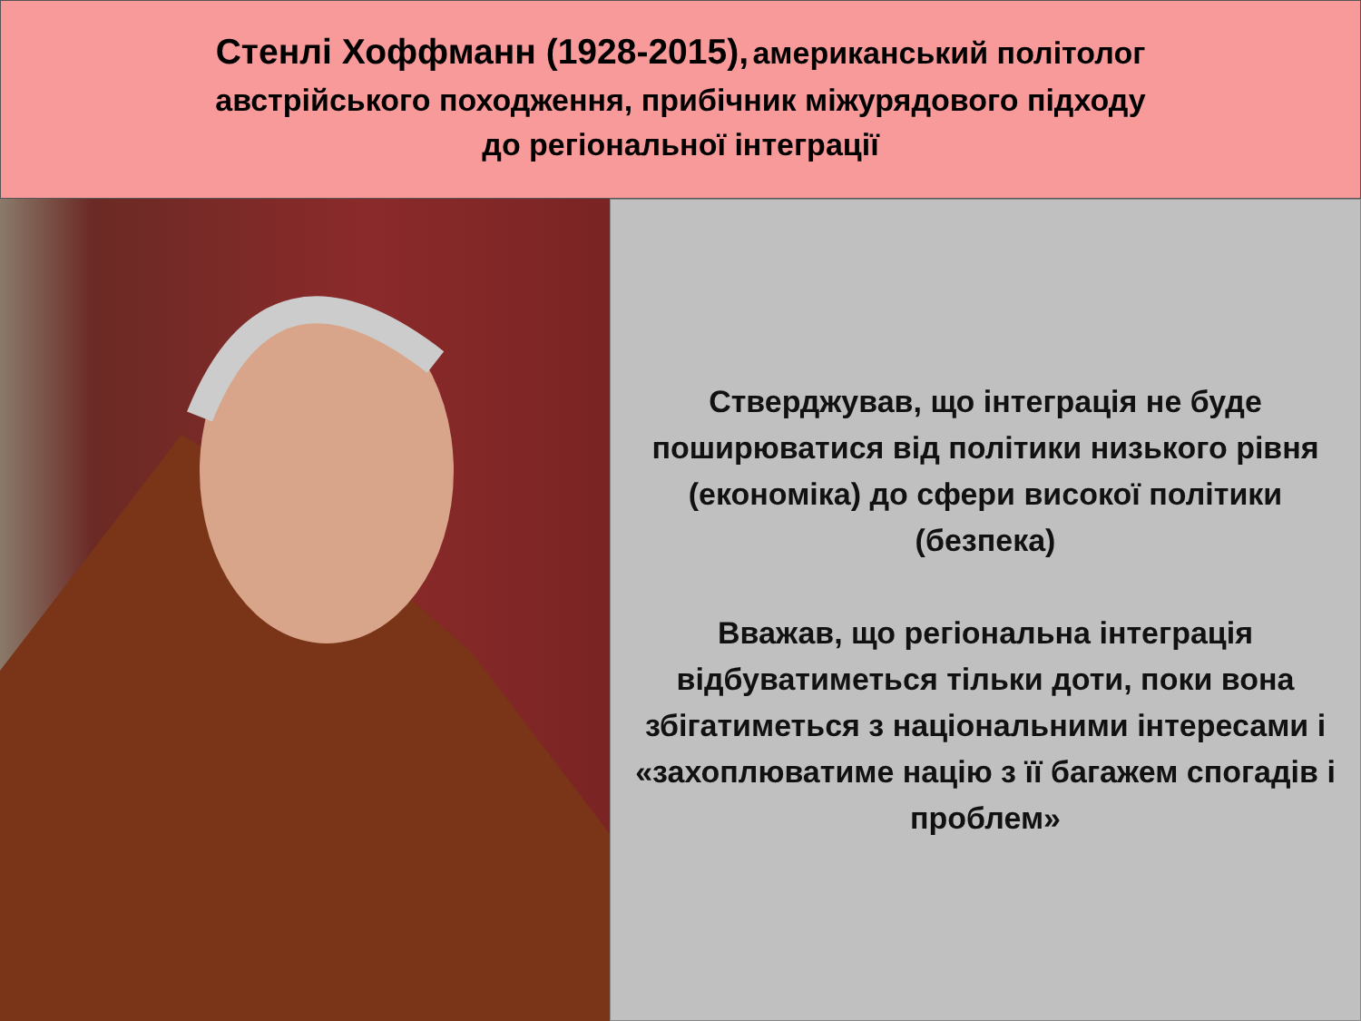Стенлі Хоффманн (1928-2015), американський політолог
австрійського походження, прибічник міжурядового підходу
до регіональної інтеграції
Стверджував, що інтеграція не буде поширюватися від політики низького рівня (економіка) до сфери високої політики (безпека)
Вважав, що регіональна інтеграція відбуватиметься тільки доти, поки вона збігатиметься з національними інтересами і «захоплюватиме націю з її багажем спогадів і проблем»